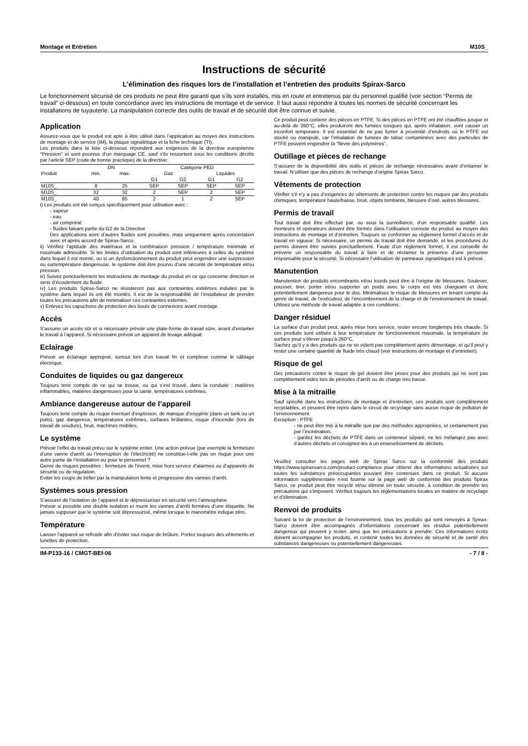Montage et Entretien M10S_
Instructions de sécurité
L’élimination des risques lors de l’installation et l’entretien des produits Spirax-Sarco
Le fonctionnement sécurisé de ces produits ne peut être garanti que s’ils sont installés, mis en route et entretenus par du personnel qualifié (voir section “Permis de travail” ci-dessous) en toute concordance avec les instructions de montage et de service. Il faut aussi répondre à toutes les normes de sécurité concernant les installations de tuyauterie. La manipulation correcte des outils de travail et de sécurité doit être connue et suivie.
Application
Assurez-vous que le produit est apte à être utilisé dans l’application au moyen des instructions de montage et de service (IM), la plaque signalétique et la fiche technique (TI).
Les produits dans la liste ci-dessous répondent aux exigences de la directive européenne “Pression” et sont pourvus d’un marquage CE, sauf s'ils ressortent sous les conditions décrits par l'article SEP (code de bonne practique) de la directive:
| | DN | | Catégorie PED | | | |
| --- | --- | --- | --- | --- | --- | --- |
| Produit | min. | max. | Gaz | | Liquides | |
| | | | G1 | G2 | G1 | G2 |
| M10S_ | 8 | 25 | SEP | SEP | SEP | SEP |
| M10S_ | 32 | 32 | 2 | SEP | 2 | SEP |
| M10S_ | 40 | 65 | 2 | 1 | 2 | SEP |
i) Les produits ont été conçus spécifiquement pour utilisation avec :
- vapeur
- eau
- air comprimé
- fluides faisant partie du G2 de la Directive
Des applications avec d’autres fluides sont possibles, mais uniquement après concertation avec et après accord de Spirax-Sarco.
ii) Vérifiez l’aptitude des matériaux et la combinaison pression / température minimale et maximale admissible. Si les limites d’utilisation du produit sont inférieures à celles du système dans lequel il est monté, ou si un dysfonctionnement du produit peut engendrer une surpression ou surtempérature dangereuse, le système doit être pourvu d’une sécurité de température et/ou pression.
iii) Suivez ponctuellement les instructions de montage du produit en ce qui concerne direction et sens d’écoulement du fluide.
iv) Les produits Spirax-Sarco ne résisteront pas aux contraintes extrêmes induites par le système dans lequel ils ont été montés. Il est de la responsabilité de l’installateur de prendre toutes les précautions afin de minimaliser ces contraintes externes.
v) Enlevez les capuchons de protection des bouts de connexions avant montage.
Accès
S’assurer un accès sûr et si nécessaire prévoir une plate-forme de travail sûre, avant d’entamer le travail à l’appareil. Si nécessaire prévoir un appareil de levage adéquat.
Eclairage
Prévoir un éclairage approprié, surtout lors d’un travail fin et complexe comme le câblage électrique.
Conduites de liquides ou gaz dangereux
Toujours tenir compte de ce qui se trouve, ou qui s’est trouvé, dans la conduite : matières inflammables, matières dangereuses pour la santé, températures extrêmes.
Ambiance dangereuse autour de l’appareil
Toujours tenir compte du risque éventuel d’explosion, de manque d’oxygène (dans un tank ou un puits), gaz dangereux, températures extrêmes, surfaces brûlantes, risque d’incendie (lors de travail de soudure), bruit, machines mobiles.
Le système
Prévoir l’effet du travail prévu sur le système entier. Une action prévue (par exemple la fermeture d’une vanne d’arrêt ou l’interruption de l’électricité) ne constitue-t-elle pas un risque pour une autre partie de l’installation ou pour le personnel ?
Genre de risques possibles : fermeture de l’évent, mise hors service d’alarmes ou d’appareils de sécurité ou de régulation.
Eviter les coups de bélier par la manipulation lente et progressive des vannes d’arrêt.
Systèmes sous pression
S’assurer de l’isolation de l’appareil et le dépressuriser en sécurité vers l’atmosphère.
Prévoir si possible une double isolation et munir les vannes d’arrêt fermées d’une étiquette. Ne jamais supposer que le système soit dépressurisé, même lorsque le manomètre indique zéro.
Température
Laisser l’appareil se refroidir afin d’éviter tout risque de brûlure. Portez toujours des vêtements et lunettes de protection.
Ce produit peut contenir des pièces en PTFE. Si des pièces en PTFE ont été chauffées jusque et au-delà de 260°C, elles produiront des fumées toxiques qui, après inhalation, vont causer un inconfort temporaire. Il est essentiel de ne pas fumer à proximité d’endroits où le PTFE est stocké ou manipulé, car l’inhalation de fumées de tabac contaminées avec des particules de PTFE peuvent engendrer la “fièvre des polymères”.
Outillage et pièces de rechange
S’assurer de la disponibilité des outils et pièces de rechange nécessaires avant d’entamer le travail. N’utiliser que des pièces de rechange d’origine Spirax Sarco.
Vêtements de protection
Vérifier s’il n’y a pas d’exigences de vêtements de protection contre les risques par des produits chimiques, température haute/basse, bruit, objets tombants, blessure d’oeil, autres blessures.
Permis de travail
Tout travail doit être effectué par, ou sous la surveillance, d’un responsable qualifié. Les monteurs et opérateurs doivent être formés dans l’utilisation correcte du produit au moyen des instructions de montage et d’entretien. Toujours se conformer au règlement formel d’accès et de travail en vigueur. Si nécessaire, un permis de travail doit être demandé, et les procédures du permis doivent être suivies ponctuellement. Faute d’un règlement formel, il est conseillé de prévenir un responsable du travail à faire et de réclamer la présence d’une personne responsable pour la sécurité. Si nécessaire l’utilisation de panneaux signalétiques est à prévoir.
Manutention
Manutention de produits encombrants et/ou lourds peut être à l’origine de blessures. Soulever, pousser, tirer, porter et/ou supporter un poids avec le corps est très chargeant et donc potentiellement dangereux pour le dos. Minimalisez le risque de blessures en tenant compte du genre de travail, de l’exécuteur, de l’encombrement de la charge et de l’environnement de travail. Utilisez une méthode de travail adaptée à ces conditions.
Danger résiduel
La surface d’un produit peut, après mise hors service, rester encore longtemps très chaude. Si ces produits sont utilisés à leur température de fonctionnement maximale, la température de surface peut s’élever jusqu’à 260°C.
Sachez qu’il y a des produits qui ne se vident pas complètement après démontage, et qu’il peut y rester une certaine quantité de fluide très chaud (voir instructions de montage et d’entretien).
Risque de gel
Des précautions contre le risque de gel doivent être prises pour des produits qui ne sont pas complètement vidés lors de périodes d’arrêt ou de charge très basse.
Mise à la mitraille
Sauf spécifié dans les instructions de montage et d’entretien, ces produits sont complètement recyclables, et peuvent être repris dans le circuit de recyclage sans aucun risque de pollution de l’environnement.
Exception : PTFE
- ne peut être mis à la mitraille que par des méthodes appropriées, et certainement pas par l’incinération,
- gardez les déchets de PTFE dans un conteneur séparé, ne les mélangez pas avec d’autres déchets et consignez-les à un ensevelissement de déchets.
Veuillez consulter les pages web de Spirax Sarco sur la conformité des produits https://www.spiraxsarco.com/product-compliance pour obtenir des informations actualisées sur toutes les substances préoccupantes pouvant être contenues dans ce produit. Si aucune information supplémentaire n'est fournie sur la page web de conformité des produits Spirax Sarco, ce produit peut être recyclé et/ou éliminé en toute sécurité, à condition de prendre les précautions qui s'imposent. Vérifiez toujours les réglementations locales en matière de recyclage et d'élimination.
Renvoi de produits
Suivant la loi de protection de l’environnement, tous les produits qui sont renvoyés à Spirax-Sarco doivent être accompagnés d’informations concernant les résidus potentiellement dangereux qui peuvent y rester, ainsi que les précautions à prendre. Ces informations écrits doivent accompagner les produits, et contenir toutes les données de sécurité et de santé des substances dangereuses ou potentiellement dangereuses.
IM-P133-16 / CMGT-BEf-06 - 7 / 8 -